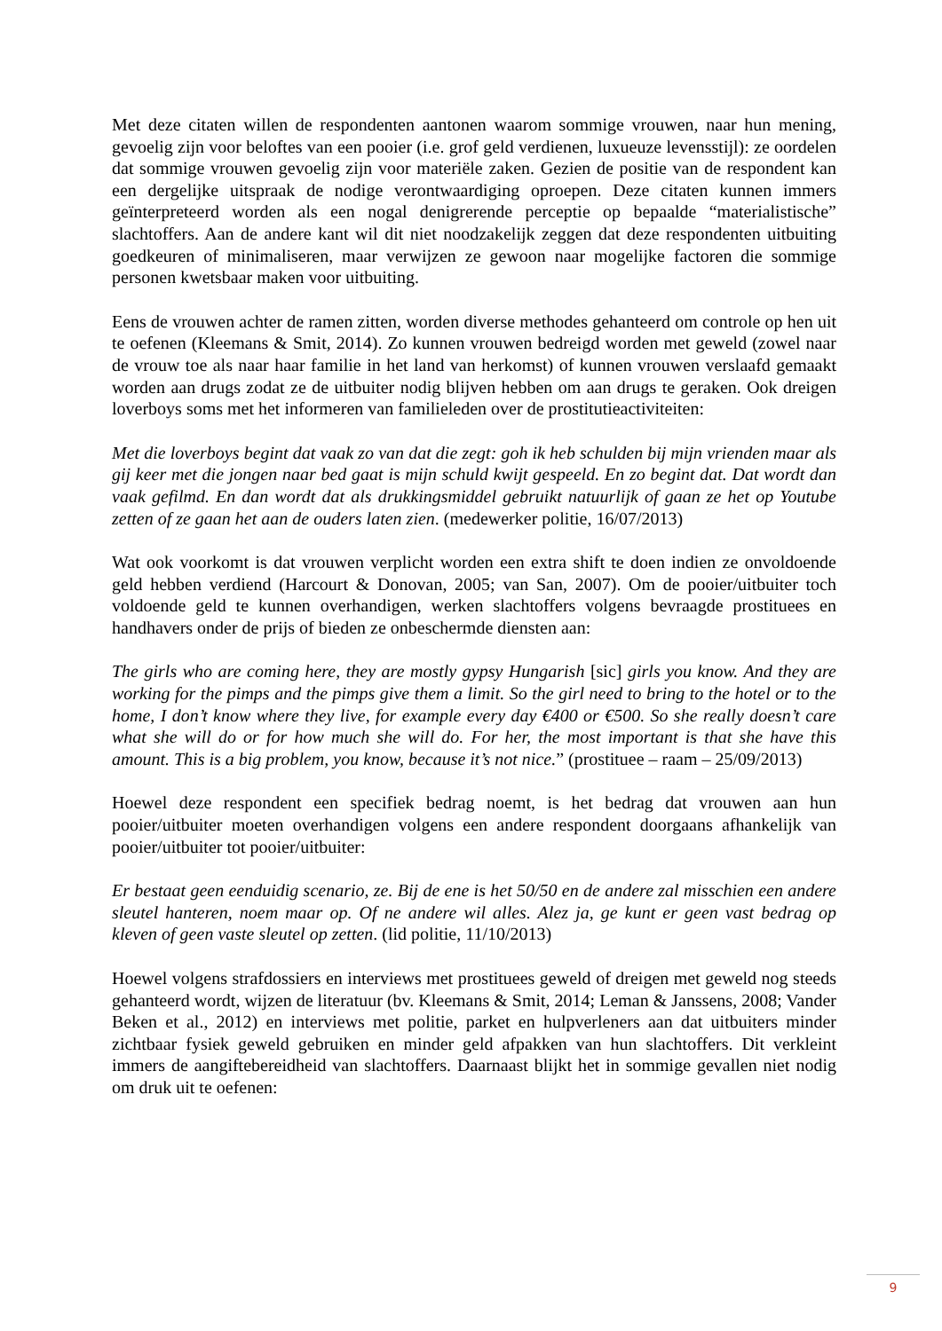Met deze citaten willen de respondenten aantonen waarom sommige vrouwen, naar hun mening, gevoelig zijn voor beloftes van een pooier (i.e. grof geld verdienen, luxueuze levensstijl): ze oordelen dat sommige vrouwen gevoelig zijn voor materiële zaken. Gezien de positie van de respondent kan een dergelijke uitspraak de nodige verontwaardiging oproepen. Deze citaten kunnen immers geïnterpreteerd worden als een nogal denigrerende perceptie op bepaalde “materialistische” slachtoffers. Aan de andere kant wil dit niet noodzakelijk zeggen dat deze respondenten uitbuiting goedkeuren of minimaliseren, maar verwijzen ze gewoon naar mogelijke factoren die sommige personen kwetsbaar maken voor uitbuiting.
Eens de vrouwen achter de ramen zitten, worden diverse methodes gehanteerd om controle op hen uit te oefenen (Kleemans & Smit, 2014). Zo kunnen vrouwen bedreigd worden met geweld (zowel naar de vrouw toe als naar haar familie in het land van herkomst) of kunnen vrouwen verslaafd gemaakt worden aan drugs zodat ze de uitbuiter nodig blijven hebben om aan drugs te geraken. Ook dreigen loverboys soms met het informeren van familieleden over de prostitutieactiviteiten:
Met die loverboys begint dat vaak zo van dat die zegt: goh ik heb schulden bij mijn vrienden maar als gij keer met die jongen naar bed gaat is mijn schuld kwijt gespeeld. En zo begint dat. Dat wordt dan vaak gefilmd. En dan wordt dat als drukkingsmiddel gebruikt natuurlijk of gaan ze het op Youtube zetten of ze gaan het aan de ouders laten zien. (medewerker politie, 16/07/2013)
Wat ook voorkomt is dat vrouwen verplicht worden een extra shift te doen indien ze onvoldoende geld hebben verdiend (Harcourt & Donovan, 2005; van San, 2007). Om de pooier/uitbuiter toch voldoende geld te kunnen overhandigen, werken slachtoffers volgens bevraagde prostituees en handhavers onder de prijs of bieden ze onbeschermde diensten aan:
The girls who are coming here, they are mostly gypsy Hungarish [sic] girls you know. And they are working for the pimps and the pimps give them a limit. So the girl need to bring to the hotel or to the home, I don’t know where they live, for example every day €400 or €500. So she really doesn’t care what she will do or for how much she will do. For her, the most important is that she have this amount. This is a big problem, you know, because it’s not nice.” (prostituee – raam – 25/09/2013)
Hoewel deze respondent een specifiek bedrag noemt, is het bedrag dat vrouwen aan hun pooier/uitbuiter moeten overhandigen volgens een andere respondent doorgaans afhankelijk van pooier/uitbuiter tot pooier/uitbuiter:
Er bestaat geen eenduidig scenario, ze. Bij de ene is het 50/50 en de andere zal misschien een andere sleutel hanteren, noem maar op. Of ne andere wil alles. Alez ja, ge kunt er geen vast bedrag op kleven of geen vaste sleutel op zetten. (lid politie, 11/10/2013)
Hoewel volgens strafdossiers en interviews met prostituees geweld of dreigen met geweld nog steeds gehanteerd wordt, wijzen de literatuur (bv. Kleemans & Smit, 2014; Leman & Janssens, 2008; Vander Beken et al., 2012) en interviews met politie, parket en hulpverleners aan dat uitbuiters minder zichtbaar fysiek geweld gebruiken en minder geld afpakken van hun slachtoffers. Dit verkleint immers de aangiftebereidheid van slachtoffers. Daarnaast blijkt het in sommige gevallen niet nodig om druk uit te oefenen:
9